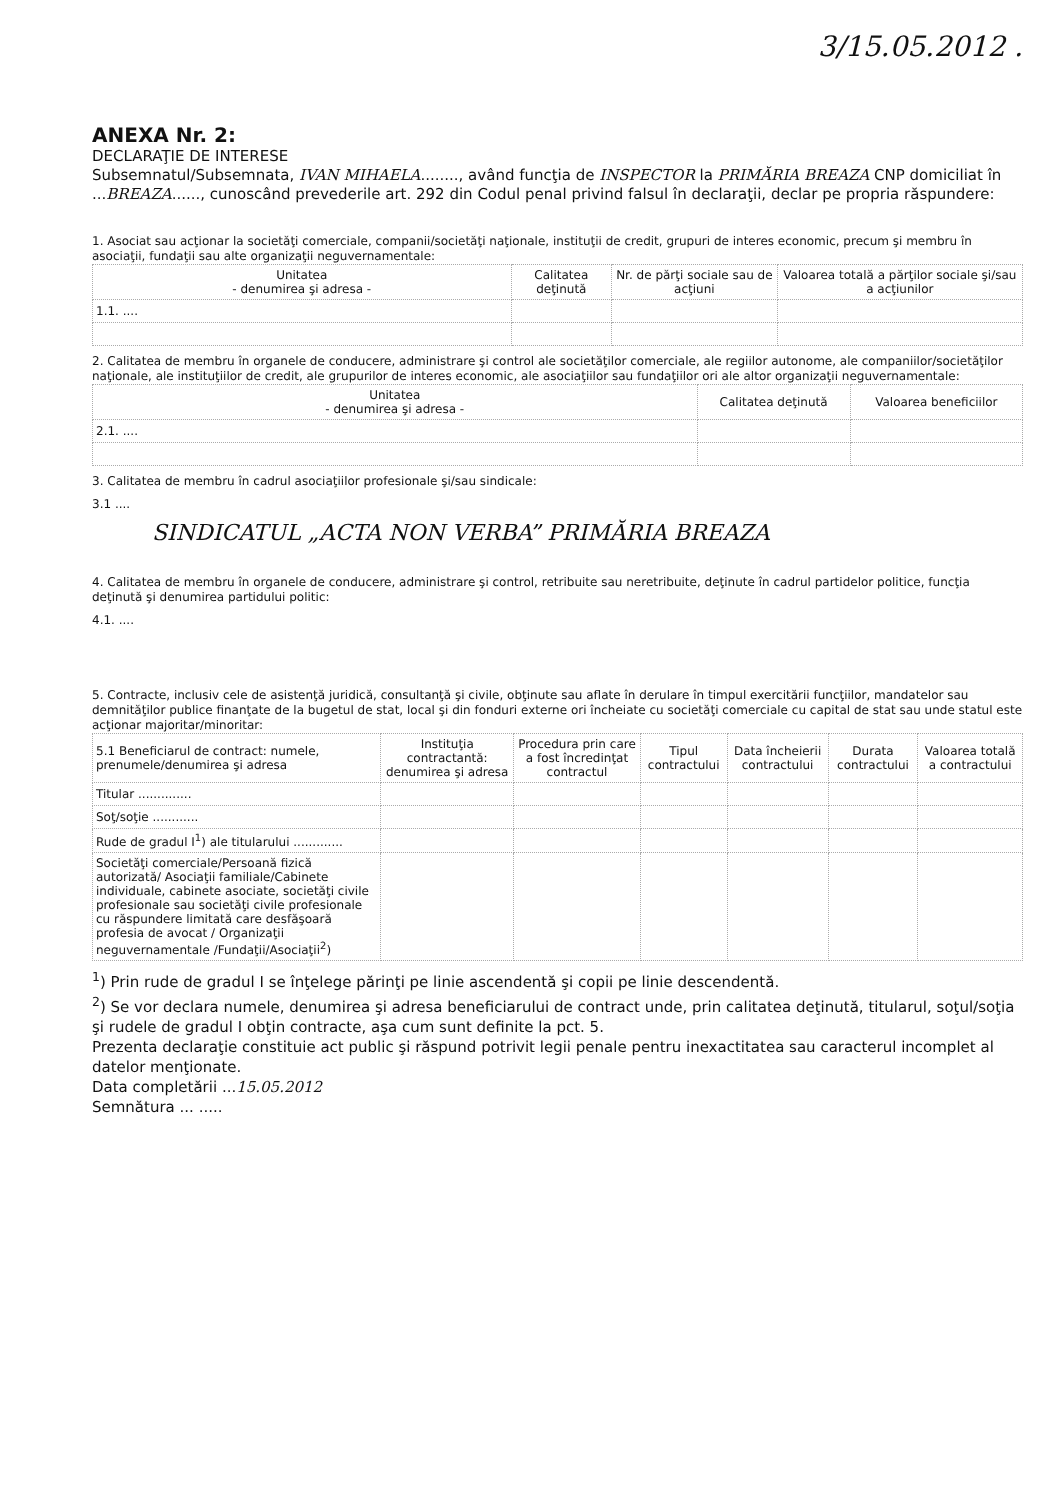3/15.05.2012 .
ANEXA Nr. 2:
DECLARAŢIE DE INTERESE
Subsemnatul/Subsemnata, IVAN MIHAELA........, având funcţia de INSPECTOR la PRIMĂRIA BREAZA CNP domiciliat în ...BREAZA......, cunoscând prevederile art. 292 din Codul penal privind falsul în declaraţii, declar pe propria răspundere:
1. Asociat sau acţionar la societăţi comerciale, companii/societăţi naţionale, instituţii de credit, grupuri de interes economic, precum şi membru în asociaţii, fundaţii sau alte organizaţii neguvernamentale:
| Unitatea - denumirea şi adresa - | Calitatea deţinută | Nr. de părţi sociale sau de acţiuni | Valoarea totală a părţilor sociale şi/sau a acţiunilor |
| --- | --- | --- | --- |
| 1.1. .... | | | |
2. Calitatea de membru în organele de conducere, administrare şi control ale societăţilor comerciale, ale regiilor autonome, ale companiilor/societăţilor naţionale, ale instituţiilor de credit, ale grupurilor de interes economic, ale asociaţiilor sau fundaţiilor ori ale altor organizaţii neguvernamentale:
| Unitatea - denumirea şi adresa - | Calitatea deţinută | Valoarea beneficiilor |
| --- | --- | --- |
| 2.1. .... | | |
3. Calitatea de membru în cadrul asociaţiilor profesionale şi/sau sindicale:
3.1 ....
SINDICATUL „ACTA NON VERBA” PRIMĂRIA BREAZA
4. Calitatea de membru în organele de conducere, administrare şi control, retribuite sau neretribuite, deţinute în cadrul partidelor politice, funcţia deţinută şi denumirea partidului politic:
4.1. ....
5. Contracte, inclusiv cele de asistenţă juridică, consultanţă şi civile, obţinute sau aflate în derulare în timpul exercitării funcţiilor, mandatelor sau demnităţilor publice finanţate de la bugetul de stat, local şi din fonduri externe ori încheiate cu societăţi comerciale cu capital de stat sau unde statul este acţionar majoritar/minoritar:
| 5.1 Beneficiarul de contract: numele, prenumele/denumirea şi adresa | Instituţia contractantă: denumirea şi adresa | Procedura prin care a fost încredinţat contractul | Tipul contractului | Data încheierii contractului | Durata contractului | Valoarea totală a contractului |
| --- | --- | --- | --- | --- | --- | --- |
| Titular .............. | | | | | | |
| Soţ/soţie ............ | | | | | | |
| Rude de gradul I<sup>1</sup>) ale titularului ............. | | | | | | |
| Societăţi comerciale/Persoană fizică autorizată/ Asociaţii familiale/Cabinete individuale, cabinete asociate, societăţi civile profesionale sau societăţi civile profesionale cu răspundere limitată care desfăşoară profesia de avocat / Organizaţii neguvernamentale /Fundaţii/Asociaţii<sup>2</sup>) | | | | | | |
<sup>1</sup>) Prin rude de gradul I se înţelege părinţi pe linie ascendentă şi copii pe linie descendentă.
<sup>2</sup>) Se vor declara numele, denumirea şi adresa beneficiarului de contract unde, prin calitatea deţinută, titularul, soţul/soţia şi rudele de gradul I obţin contracte, aşa cum sunt definite la pct. 5.
Prezenta declaraţie constituie act public şi răspund potrivit legii penale pentru inexactitatea sau caracterul incomplet al datelor menţionate.
Data completării ...15.05.2012
Semnătura ... .....